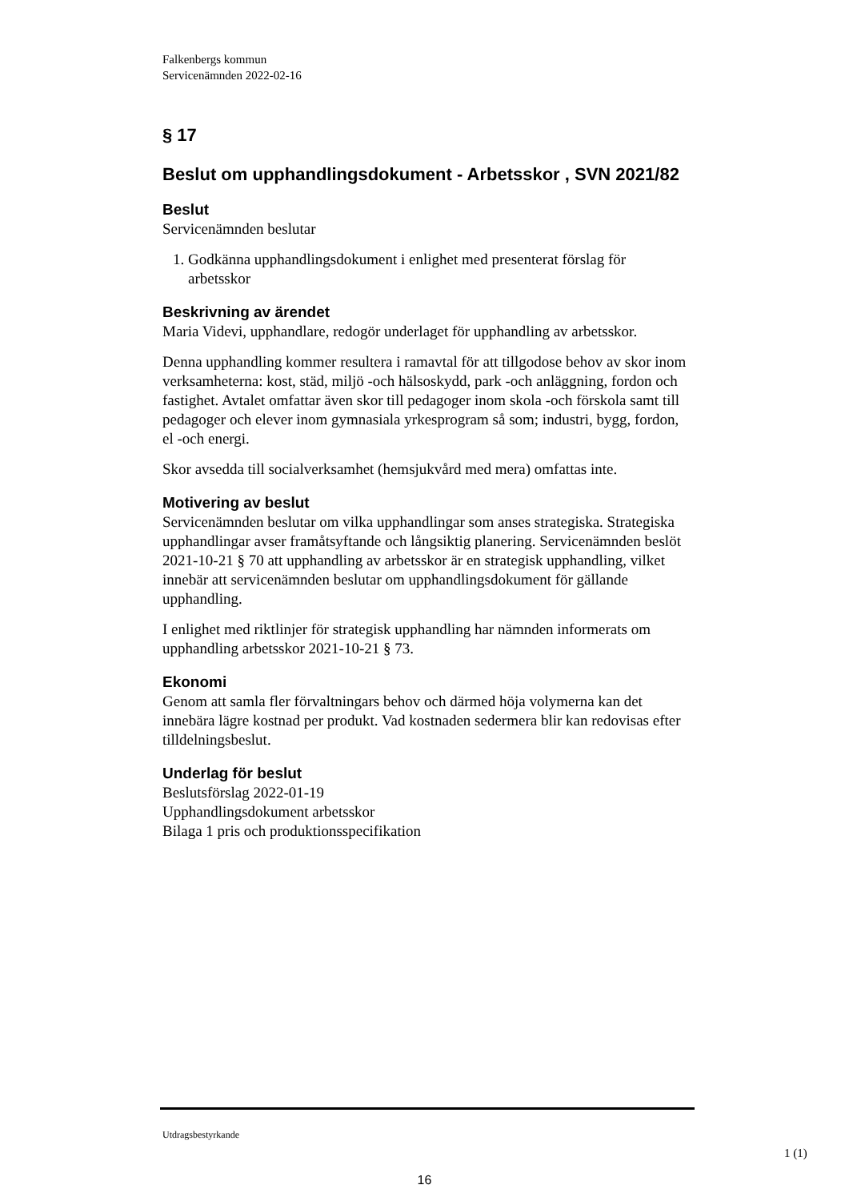Falkenbergs kommun
Servicenämnden 2022-02-16
§ 17
Beslut om upphandlingsdokument - Arbetsskor , SVN 2021/82
Beslut
Servicenämnden beslutar
1. Godkänna upphandlingsdokument i enlighet med presenterat förslag för arbetsskor
Beskrivning av ärendet
Maria Videvi, upphandlare, redogör underlaget för upphandling av arbetsskor.
Denna upphandling kommer resultera i ramavtal för att tillgodose behov av skor inom verksamheterna: kost, städ, miljö -och hälsoskydd, park -och anläggning, fordon och fastighet. Avtalet omfattar även skor till pedagoger inom skola -och förskola samt till pedagoger och elever inom gymnasiala yrkesprogram så som; industri, bygg, fordon, el -och energi.
Skor avsedda till socialverksamhet (hemsjukvård med mera) omfattas inte.
Motivering av beslut
Servicenämnden beslutar om vilka upphandlingar som anses strategiska. Strategiska upphandlingar avser framåtsyftande och långsiktig planering. Servicenämnden beslöt 2021-10-21 § 70 att upphandling av arbetsskor är en strategisk upphandling, vilket innebär att servicenämnden beslutar om upphandlingsdokument för gällande upphandling.
I enlighet med riktlinjer för strategisk upphandling har nämnden informerats om upphandling arbetsskor 2021-10-21 § 73.
Ekonomi
Genom att samla fler förvaltningars behov och därmed höja volymerna kan det innebära lägre kostnad per produkt. Vad kostnaden sedermera blir kan redovisas efter tilldelningsbeslut.
Underlag för beslut
Beslutsförslag 2022-01-19
Upphandlingsdokument arbetsskor
Bilaga 1 pris och produktionsspecifikation
Utdragsbestyrkande
1 (1)
16